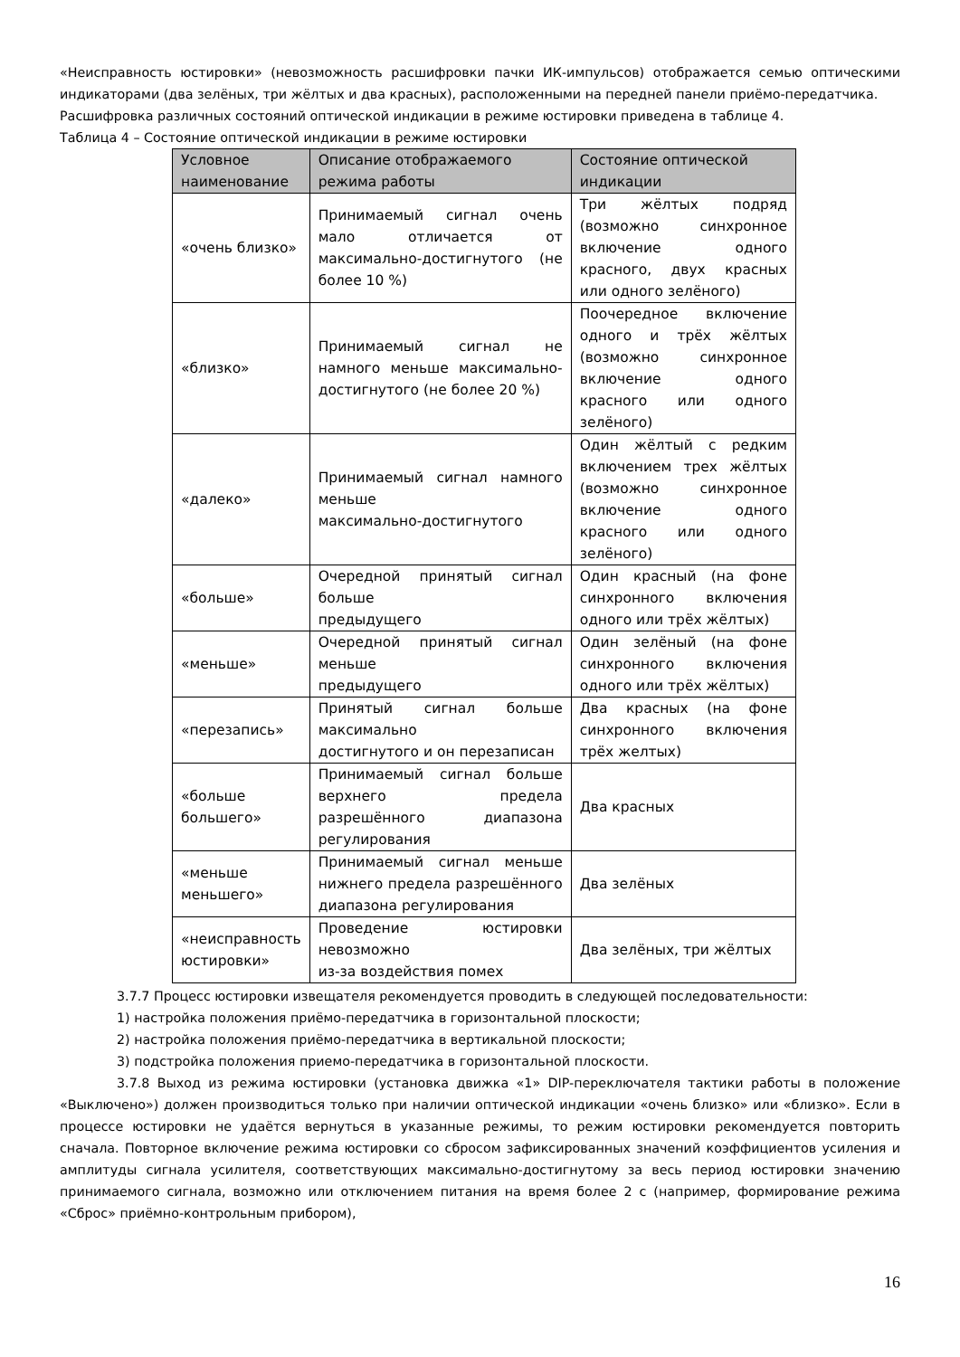«Неисправность юстировки» (невозможность расшифровки пачки ИК-импульсов) отображается семью оптическими индикаторами (два зелёных, три жёлтых и два красных), расположенными на передней панели приёмо-передатчика.
Расшифровка различных состояний оптической индикации в режиме юстировки приведена в таблице 4.
Таблица 4 – Состояние оптической индикации в режиме юстировки
| Условное наименование | Описание отображаемого режима работы | Состояние оптической индикации |
| --- | --- | --- |
| «очень близко» | Принимаемый сигнал очень мало отличается от максимально-достигнутого (не более 10 %) | Три жёлтых подряд (возможно синхронное включение одного красного, двух красных или одного зелёного) |
| «близко» | Принимаемый сигнал не намного меньше максимально-достигнутого (не более 20 %) | Поочередное включение одного и трёх жёлтых (возможно синхронное включение одного красного или одного зелёного) |
| «далеко» | Принимаемый сигнал намного меньше максимально-достигнутого | Один жёлтый с редким включением трех жёлтых (возможно синхронное включение одного красного или одного зелёного) |
| «больше» | Очередной принятый сигнал больше предыдущего | Один красный (на фоне синхронного включения одного или трёх жёлтых) |
| «меньше» | Очередной принятый сигнал меньше предыдущего | Один зелёный (на фоне синхронного включения одного или трёх жёлтых) |
| «перезапись» | Принятый сигнал больше максимально достигнутого и он перезаписан | Два красных (на фоне синхронного включения трёх желтых) |
| «больше большего» | Принимаемый сигнал больше верхнего предела разрешённого диапазона регулирования | Два красных |
| «меньше меньшего» | Принимаемый сигнал меньше нижнего предела разрешённого диапазона регулирования | Два зелёных |
| «неисправность юстировки» | Проведение юстировки невозможно из-за воздействия помех | Два зелёных, три жёлтых |
3.7.7 Процесс юстировки извещателя рекомендуется проводить в следующей последовательности:
1) настройка положения приёмо-передатчика в горизонтальной плоскости;
2) настройка положения приёмо-передатчика в вертикальной плоскости;
3) подстройка положения приемо-передатчика в горизонтальной плоскости.
3.7.8 Выход из режима юстировки (установка движка «1» DIP-переключателя тактики работы в положение «Выключено») должен производиться только при наличии оптической индикации «очень близко» или «близко». Если в процессе юстировки не удаётся вернуться в указанные режимы, то режим юстировки рекомендуется повторить сначала. Повторное включение режима юстировки со сбросом зафиксированных значений коэффициентов усиления и амплитуды сигнала усилителя, соответствующих максимально-достигнутому за весь период юстировки значению принимаемого сигнала, возможно или отключением питания на время более 2 с (например, формирование режима «Сброс» приёмно-контрольным прибором),
16